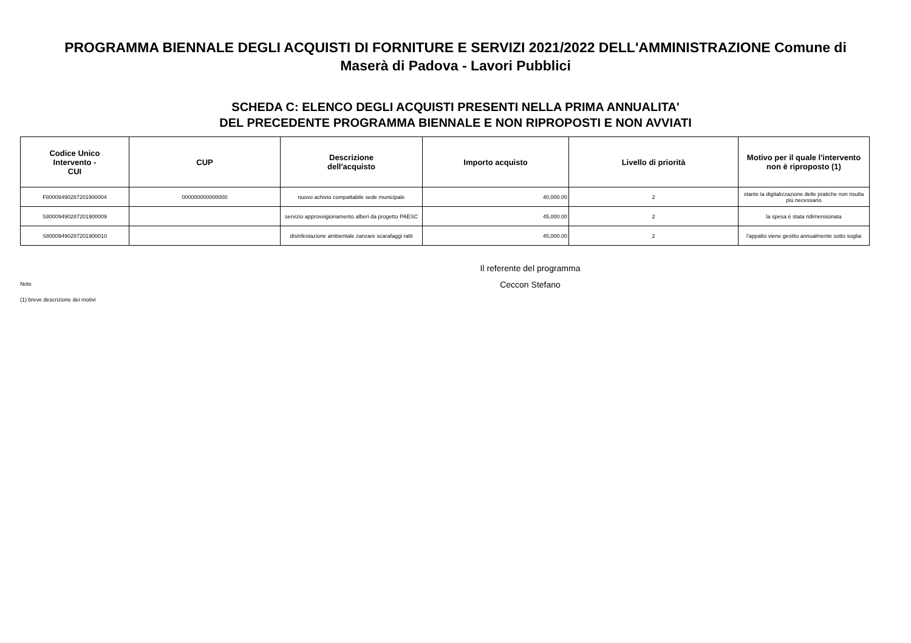PROGRAMMA BIENNALE DEGLI ACQUISTI DI FORNITURE E SERVIZI 2021/2022 DELL'AMMINISTRAZIONE Comune di
Maserà di Padova - Lavori Pubblici
SCHEDA C: ELENCO DEGLI ACQUISTI PRESENTI NELLA PRIMA ANNUALITA'
DEL PRECEDENTE PROGRAMMA BIENNALE E NON RIPROPOSTI E NON AVVIATI
| Codice Unico Intervento - CUI | CUP | Descrizione dell'acquisto | Importo acquisto | Livello di priorità | Motivo per il quale l'intervento non è riproposto (1) |
| --- | --- | --- | --- | --- | --- |
| F80009490287201900004 | 000000000000000 | nuovo achivio compattabile sede municipale | 40,000.00 | 2 | stante la digitalizzazione delle pratiche non risulta più necessario |
| S80009490287201900009 | | servizio approvvigionamento alberi da progetto PAESC | 45,000.00 | 2 | la spesa è stata ridimensionata |
| S80009490287201900010 | | disinfestazione ambientale zanzare scarafaggi ratti | 45,000.00 | 2 | l'appalto viene gestito annualmente sotto soglia |
Note
(1) breve descrizione dei motivi
Il referente del programma
Ceccon Stefano